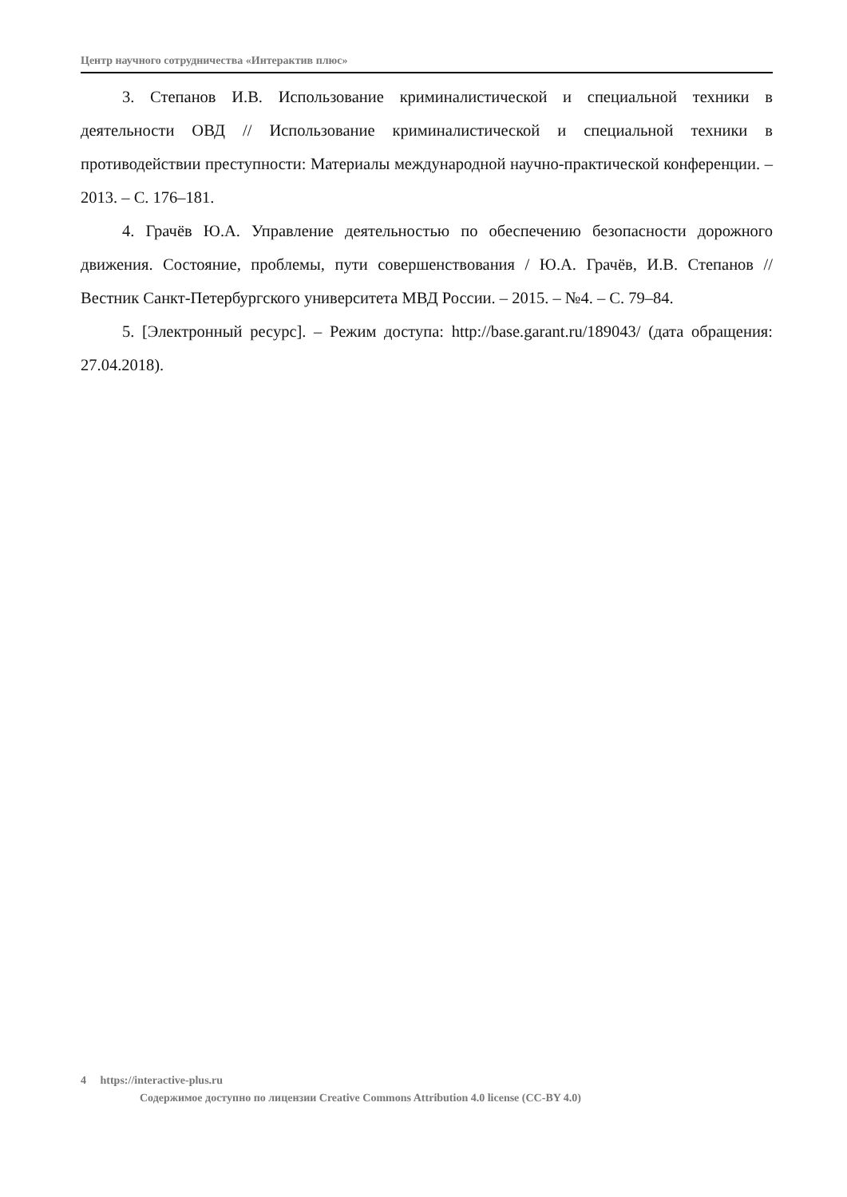Центр научного сотрудничества «Интерактив плюс»
3. Степанов И.В. Использование криминалистической и специальной техники в деятельности ОВД // Использование криминалистической и специальной техники в противодействии преступности: Материалы международной научно-практической конференции. – 2013. – С. 176–181.
4. Грачёв Ю.А. Управление деятельностью по обеспечению безопасности дорожного движения. Состояние, проблемы, пути совершенствования / Ю.А. Грачёв, И.В. Степанов // Вестник Санкт-Петербургского университета МВД России. – 2015. – №4. – С. 79–84.
5. [Электронный ресурс]. – Режим доступа: http://base.garant.ru/189043/ (дата обращения: 27.04.2018).
4 https://interactive-plus.ru
Содержимое доступно по лицензии Creative Commons Attribution 4.0 license (CC-BY 4.0)